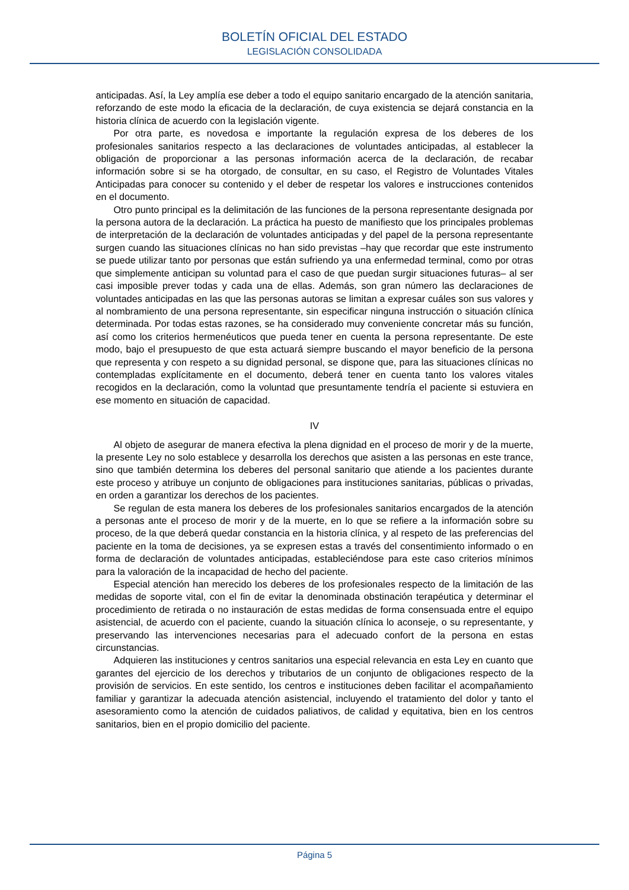BOLETÍN OFICIAL DEL ESTADO
LEGISLACIÓN CONSOLIDADA
anticipadas. Así, la Ley amplía ese deber a todo el equipo sanitario encargado de la atención sanitaria, reforzando de este modo la eficacia de la declaración, de cuya existencia se dejará constancia en la historia clínica de acuerdo con la legislación vigente.
Por otra parte, es novedosa e importante la regulación expresa de los deberes de los profesionales sanitarios respecto a las declaraciones de voluntades anticipadas, al establecer la obligación de proporcionar a las personas información acerca de la declaración, de recabar información sobre si se ha otorgado, de consultar, en su caso, el Registro de Voluntades Vitales Anticipadas para conocer su contenido y el deber de respetar los valores e instrucciones contenidos en el documento.
Otro punto principal es la delimitación de las funciones de la persona representante designada por la persona autora de la declaración. La práctica ha puesto de manifiesto que los principales problemas de interpretación de la declaración de voluntades anticipadas y del papel de la persona representante surgen cuando las situaciones clínicas no han sido previstas –hay que recordar que este instrumento se puede utilizar tanto por personas que están sufriendo ya una enfermedad terminal, como por otras que simplemente anticipan su voluntad para el caso de que puedan surgir situaciones futuras– al ser casi imposible prever todas y cada una de ellas. Además, son gran número las declaraciones de voluntades anticipadas en las que las personas autoras se limitan a expresar cuáles son sus valores y al nombramiento de una persona representante, sin especificar ninguna instrucción o situación clínica determinada. Por todas estas razones, se ha considerado muy conveniente concretar más su función, así como los criterios hermenéuticos que pueda tener en cuenta la persona representante. De este modo, bajo el presupuesto de que esta actuará siempre buscando el mayor beneficio de la persona que representa y con respeto a su dignidad personal, se dispone que, para las situaciones clínicas no contempladas explícitamente en el documento, deberá tener en cuenta tanto los valores vitales recogidos en la declaración, como la voluntad que presuntamente tendría el paciente si estuviera en ese momento en situación de capacidad.
IV
Al objeto de asegurar de manera efectiva la plena dignidad en el proceso de morir y de la muerte, la presente Ley no solo establece y desarrolla los derechos que asisten a las personas en este trance, sino que también determina los deberes del personal sanitario que atiende a los pacientes durante este proceso y atribuye un conjunto de obligaciones para instituciones sanitarias, públicas o privadas, en orden a garantizar los derechos de los pacientes.
Se regulan de esta manera los deberes de los profesionales sanitarios encargados de la atención a personas ante el proceso de morir y de la muerte, en lo que se refiere a la información sobre su proceso, de la que deberá quedar constancia en la historia clínica, y al respeto de las preferencias del paciente en la toma de decisiones, ya se expresen estas a través del consentimiento informado o en forma de declaración de voluntades anticipadas, estableciéndose para este caso criterios mínimos para la valoración de la incapacidad de hecho del paciente.
Especial atención han merecido los deberes de los profesionales respecto de la limitación de las medidas de soporte vital, con el fin de evitar la denominada obstinación terapéutica y determinar el procedimiento de retirada o no instauración de estas medidas de forma consensuada entre el equipo asistencial, de acuerdo con el paciente, cuando la situación clínica lo aconseje, o su representante, y preservando las intervenciones necesarias para el adecuado confort de la persona en estas circunstancias.
Adquieren las instituciones y centros sanitarios una especial relevancia en esta Ley en cuanto que garantes del ejercicio de los derechos y tributarios de un conjunto de obligaciones respecto de la provisión de servicios. En este sentido, los centros e instituciones deben facilitar el acompañamiento familiar y garantizar la adecuada atención asistencial, incluyendo el tratamiento del dolor y tanto el asesoramiento como la atención de cuidados paliativos, de calidad y equitativa, bien en los centros sanitarios, bien en el propio domicilio del paciente.
Página 5